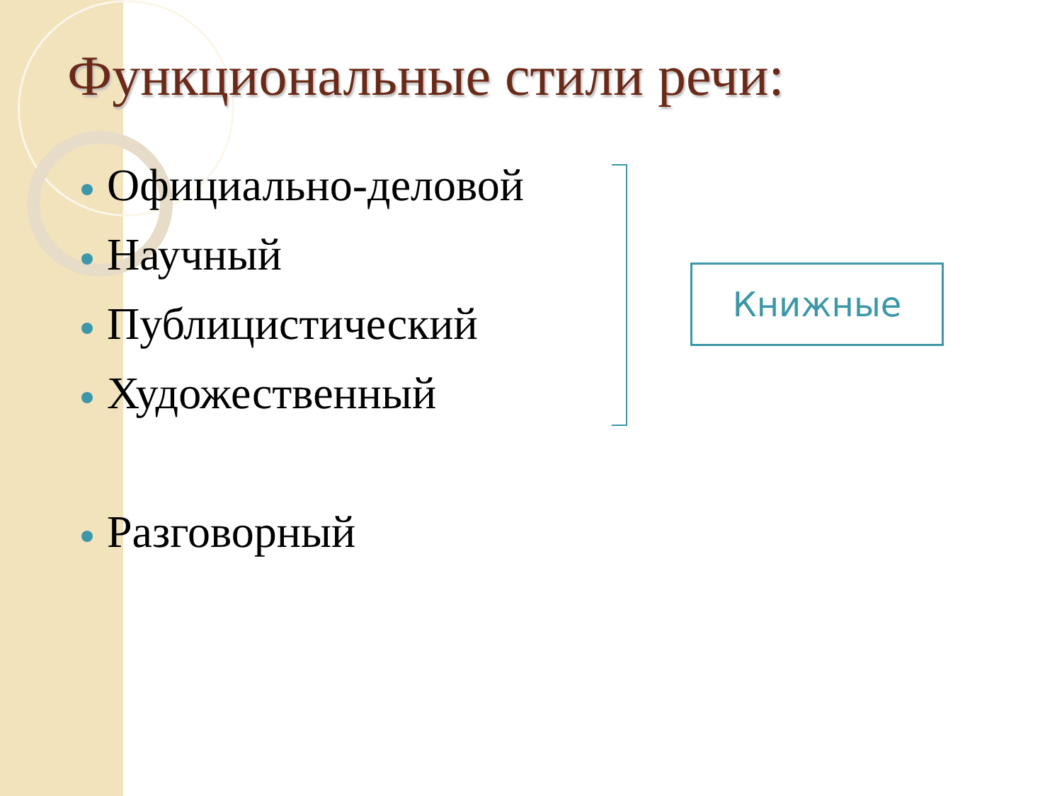Функциональные стили речи:
Официально-деловой
Научный
Публицистический
Художественный
Разговорный
Книжные